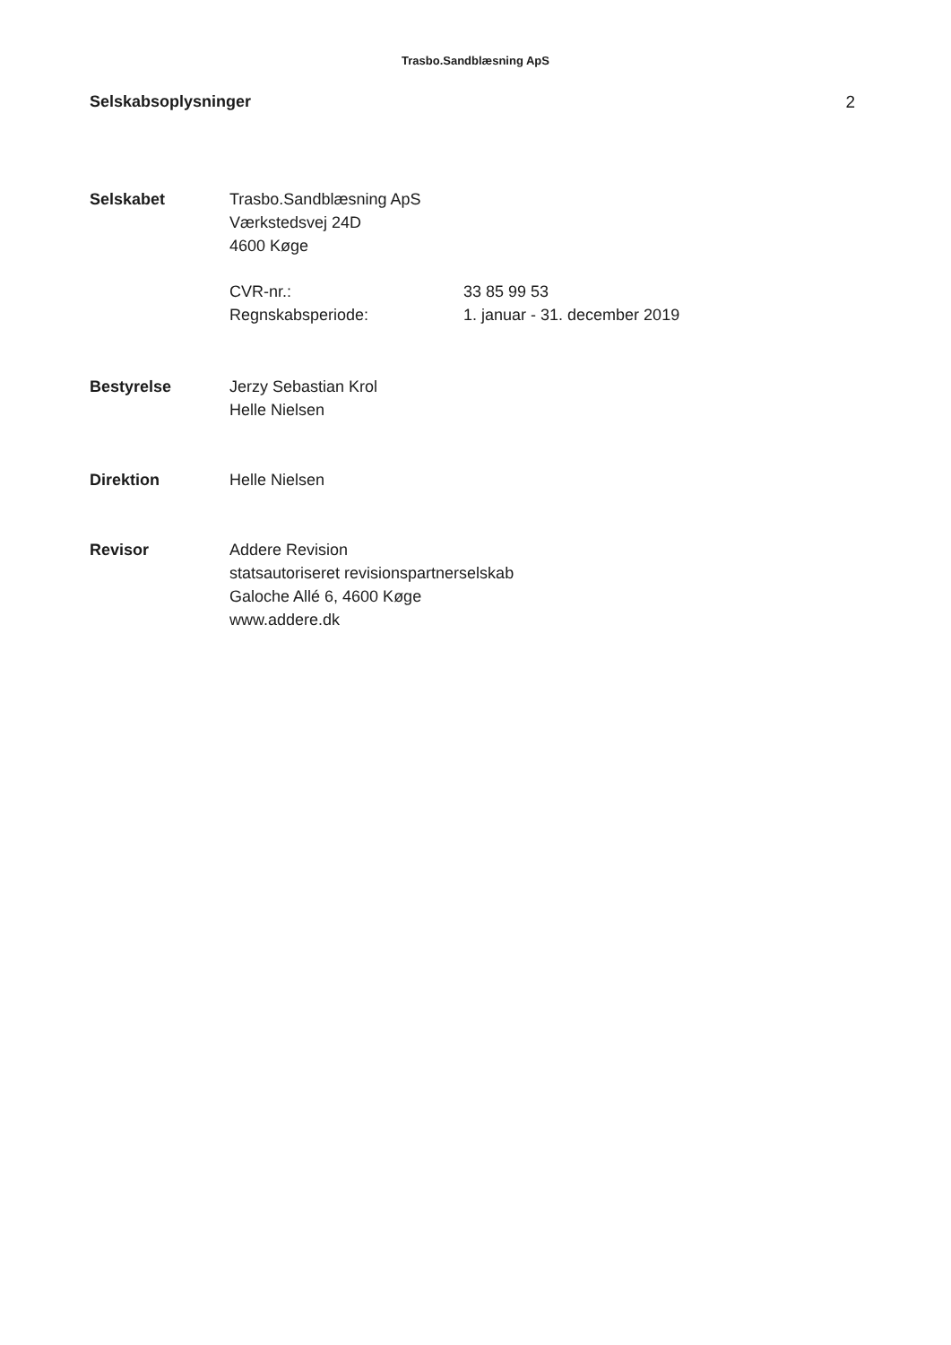Trasbo.Sandblæsning ApS
Selskabsoplysninger 2
Selskabet Trasbo.Sandblæsning ApS
Værkstedsvej 24D
4600 Køge
CVR-nr.:
Regnskabsperiode:
33 85 99 53
1. januar - 31. december 2019
Bestyrelse Jerzy Sebastian Krol
Helle Nielsen
Direktion Helle Nielsen
Revisor Addere Revision
statsautoriseret revisionspartnerselskab
Galoche Allé 6, 4600 Køge
www.addere.dk